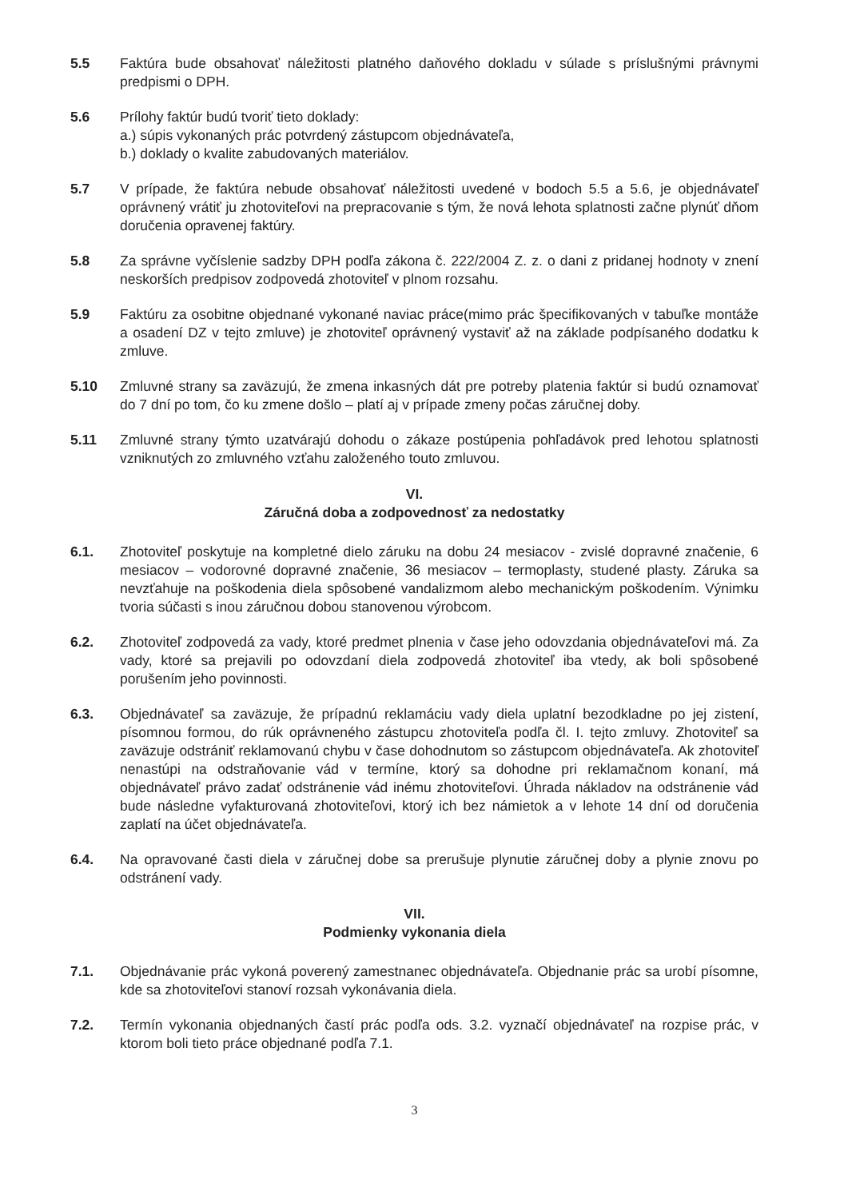5.5 Faktúra bude obsahovať náležitosti platného daňového dokladu v súlade s príslušnými právnymi predpismi o DPH.
5.6 Prílohy faktúr budú tvoriť tieto doklady:
a.) súpis vykonaných prác potvrdený zástupcom objednávateľa,
b.) doklady o kvalite zabudovaných materiálov.
5.7 V prípade, že faktúra nebude obsahovať náležitosti uvedené v bodoch 5.5 a 5.6, je objednávateľ oprávnený vrátiť ju zhotoviteľovi na prepracovanie s tým, že nová lehota splatnosti začne plynúť dňom doručenia opravenej faktúry.
5.8 Za správne vyčíslenie sadzby DPH podľa zákona č. 222/2004 Z. z. o dani z pridanej hodnoty v znení neskorších predpisov zodpovedá zhotoviteľ v plnom rozsahu.
5.9 Faktúru za osobitne objednané vykonané naviac práce(mimo prác špecifikovaných v tabuľke montáže a osadení DZ v tejto zmluve) je zhotoviteľ oprávnený vystaviť až na základe podpísaného dodatku k zmluve.
5.10 Zmluvné strany sa zaväzujú, že zmena inkasných dát pre potreby platenia faktúr si budú oznamovať do 7 dní po tom, čo ku zmene došlo – platí aj v prípade zmeny počas záručnej doby.
5.11 Zmluvné strany týmto uzatvárajú dohodu o zákaze postúpenia pohľadávok pred lehotou splatnosti vzniknutých zo zmluvného vzťahu založeného touto zmluvou.
VI.
Záručná doba a zodpovednosť za nedostatky
6.1. Zhotoviteľ poskytuje na kompletné dielo záruku na dobu 24 mesiacov - zvislé dopravné značenie, 6 mesiacov – vodorovné dopravné značenie, 36 mesiacov – termoplasty, studené plasty. Záruka sa nevzťahuje na poškodenia diela spôsobené vandalizmom alebo mechanickým poškodením. Výnimku tvoria súčasti s inou záručnou dobou stanovenou výrobcom.
6.2. Zhotoviteľ zodpovedá za vady, ktoré predmet plnenia v čase jeho odovzdania objednávateľovi má. Za vady, ktoré sa prejavili po odovzdaní diela zodpovedá zhotoviteľ iba vtedy, ak boli spôsobené porušením jeho povinnosti.
6.3. Objednávateľ sa zaväzuje, že prípadnú reklamáciu vady diela uplatní bezodkladne po jej zistení, písomnou formou, do rúk oprávneného zástupcu zhotoviteľa podľa čl. I. tejto zmluvy. Zhotoviteľ sa zaväzuje odstrániť reklamovanú chybu v čase dohodnutom so zástupcom objednávateľa. Ak zhotoviteľ nenastúpi na odstraňovanie vád v termíne, ktorý sa dohodne pri reklamačnom konaní, má objednávateľ právo zadať odstránenie vád inému zhotoviteľovi. Úhrada nákladov na odstránenie vád bude následne vyfakturovaná zhotoviteľovi, ktorý ich bez námietok a v lehote 14 dní od doručenia zaplatí na účet objednávateľa.
6.4. Na opravované časti diela v záručnej dobe sa prerušuje plynutie záručnej doby a plynie znovu po odstránení vady.
VII.
Podmienky vykonania diela
7.1. Objednávanie prác vykoná poverený zamestnanec objednávateľa. Objednanie prác sa urobí písomne, kde sa zhotoviteľovi stanoví rozsah vykonávania diela.
7.2. Termín vykonania objednaných častí prác podľa ods. 3.2. vyznačí objednávateľ na rozpise prác, v ktorom boli tieto práce objednané podľa 7.1.
3